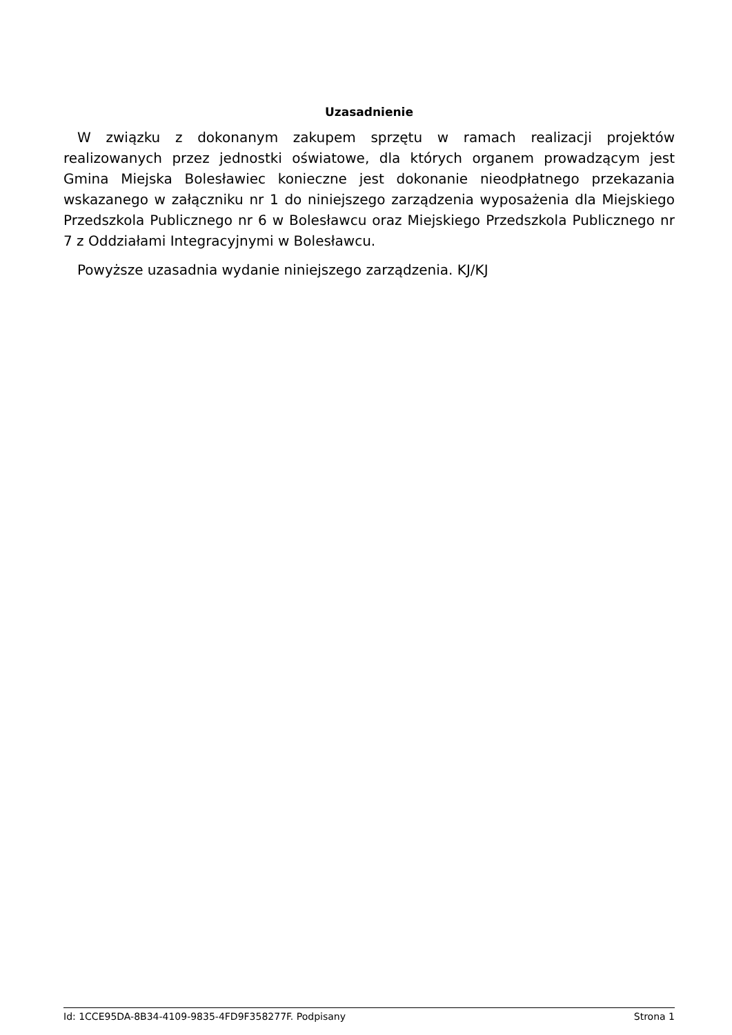Uzasadnienie
W związku z dokonanym zakupem sprzętu w ramach realizacji projektów realizowanych przez jednostki oświatowe, dla których organem prowadzącym jest Gmina Miejska Bolesławiec konieczne jest dokonanie nieodpłatnego przekazania wskazanego w załączniku nr 1 do niniejszego zarządzenia wyposażenia dla Miejskiego Przedszkola Publicznego nr 6 w Bolesławcu oraz Miejskiego Przedszkola Publicznego nr 7 z Oddziałami Integracyjnymi w Bolesławcu.
Powyższe uzasadnia wydanie niniejszego zarządzenia. KJ/KJ
Id: 1CCE95DA-8B34-4109-9835-4FD9F358277F. Podpisany Strona 1